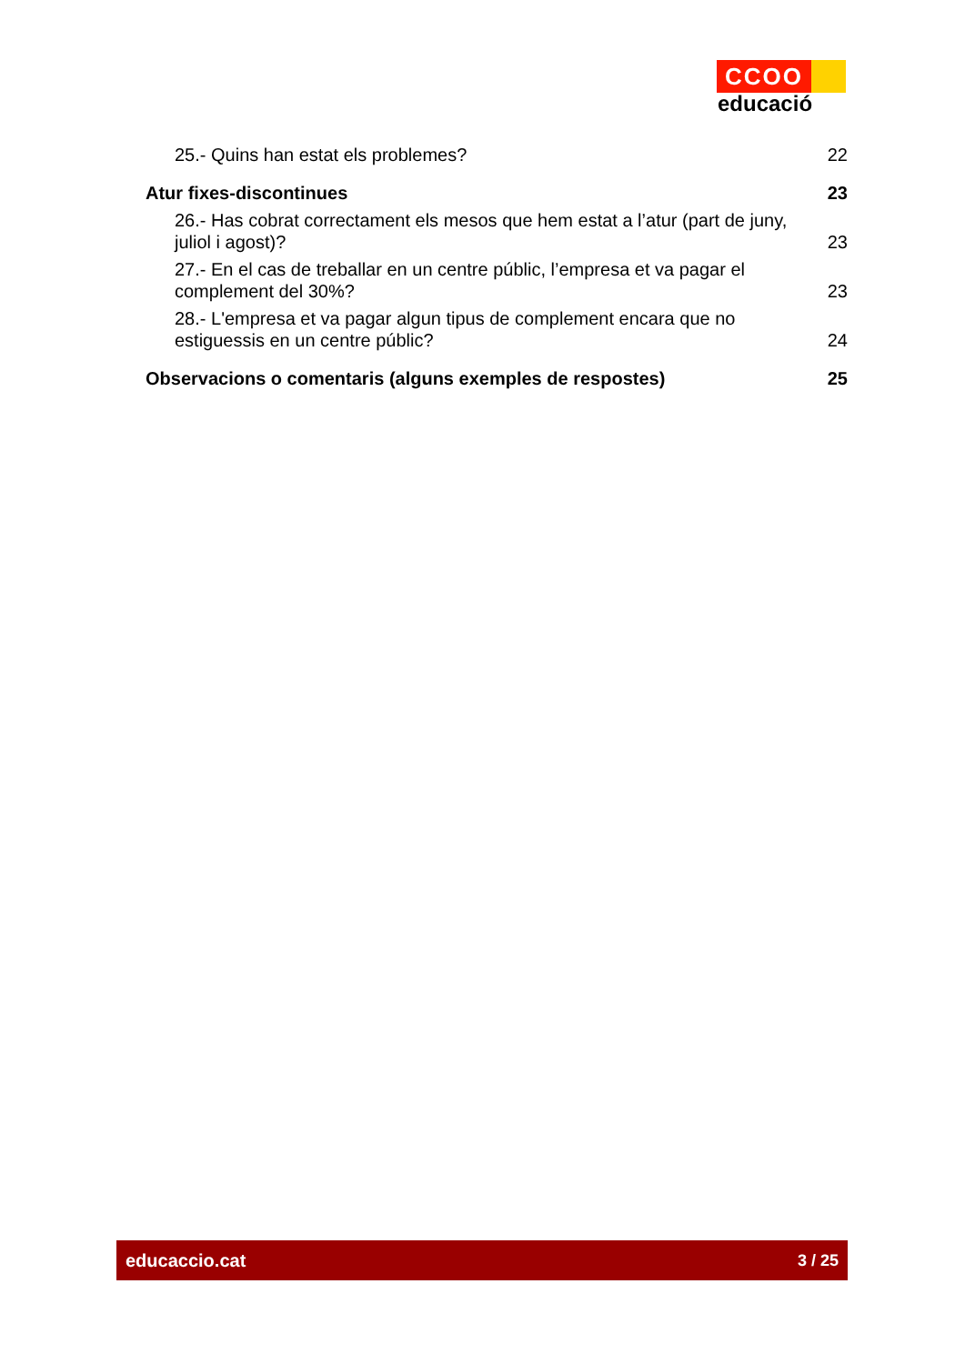CCOO
educació
25.- Quins han estat els problemes? 22
Atur fixes-discontinues 23
26.- Has cobrat correctament els mesos que hem estat a l’atur (part de juny, juliol i agost)? 23
27.- En el cas de treballar en un centre públic, l’empresa et va pagar el complement del 30%? 23
28.- L'empresa et va pagar algun tipus de complement encara que no estiguessis en un centre públic? 24
Observacions o comentaris (alguns exemples de respostes) 25
educaccio.cat 3 / 25